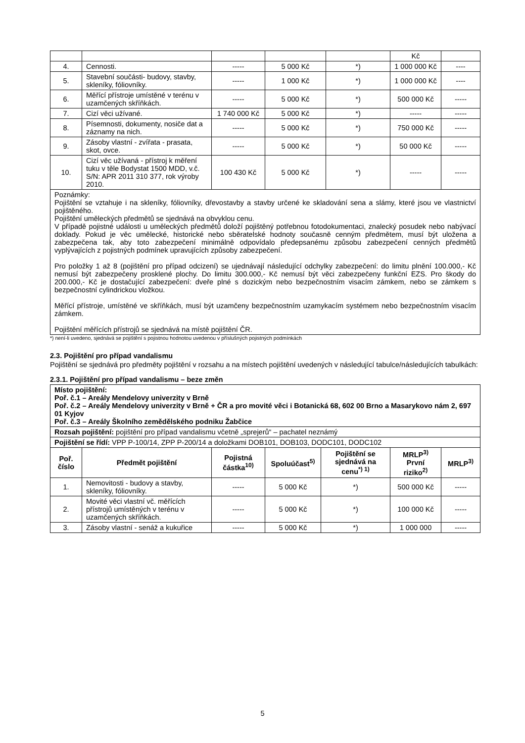| | | | | | Kč | |
| 4. | Cennosti. | ----- | 5 000 Kč | *) | 1 000 000 Kč | ---- |
| 5. | Stavební součásti- budovy, stavby, skleníky, fóliovníky. | ----- | 1 000 Kč | *) | 1 000 000 Kč | ---- |
| 6. | Měřící přístroje umístěné v terénu v uzamčených skříňkách. | ----- | 5 000 Kč | *) | 500 000 Kč | ----- |
| 7. | Cizí věci užívané. | 1 740 000 Kč | 5 000 Kč | *) | ----- | ----- |
| 8. | Písemnosti, dokumenty, nosiče dat a záznamy na nich. | ----- | 5 000 Kč | *) | 750 000 Kč | ----- |
| 9. | Zásoby vlastní - zvířata - prasata, skot, ovce. | ----- | 5 000 Kč | *) | 50 000 Kč | ----- |
| 10. | Cizí věc užívaná - přístroj k měření tuku v těle Bodystat 1500 MDD, v.č. S/N: APR 2011 310 377, rok výroby 2010. | 100 430 Kč | 5 000 Kč | *) | ----- | ----- |
| Poznámky: Pojištění se vztahuje i na skleníky, fóliovníky, dřevostavby a stavby určené ke skladování sena a slámy, které jsou ve vlastnictví pojištěného. Pojištění uměleckých předmětů se sjednává na obvyklou cenu. V případě pojistné události u uměleckých předmětů doloží pojištěný potřebnou fotodokumentaci, znalecký posudek nebo nabývací doklady. Pokud je věc umělecké, historické nebo sběratelské hodnoty současně cenným předmětem, musí být uložena a zabezpečena tak, aby toto zabezpečení minimálně odpovídalo předepsanému způsobu zabezpečení cenných předmětů vyplývajících z pojistných podmínek upravujících způsoby zabezpečení. Pro položky 1 až 8 (pojištění pro případ odcizení) se ujednávají následující odchylky zabezpečení: do limitu plnění 100.000,- Kč nemusí být zabezpečeny prosklené plochy. Do limitu 300.000,- Kč nemusí být věci zabezpečeny funkční EZS. Pro škody do 200.000,- Kč je dostačující zabezpečení: dveře plné s dozickým nebo bezpečnostním visacím zámkem, nebo se zámkem s bezpečnostní cylindrickou vložkou. Měřící přístroje, umístěné ve skříňkách, musí být uzamčeny bezpečnostním uzamykacím systémem nebo bezpečnostním visacím zámkem. Pojištění měřících přístrojů se sjednává na místě pojištění ČR. | | | | | | |
*) není-li uvedeno, sjednává se pojištění s pojistnou hodnotou uvedenou v příslušných pojistných podmínkách
2.3. Pojištění pro případ vandalismu
Pojištění se sjednává pro předměty pojištění v rozsahu a na místech pojištění uvedených v následující tabulce/následujících tabulkách:
2.3.1. Pojištění pro případ vandalismu – beze změn
| Místo pojištění: Poř. č.1 – Areály Mendelovy univerzity v Brně Poř. č.2 – Areály Mendelovy univerzity v Brně + ČR a pro movité věci i Botanická 68, 602 00 Brno a Masarykovo nám 2, 697 01 Kyjov Poř. č.3 – Areály Školního zemědělského podniku Žabčice | | | | | | |
| Rozsah pojištění: pojištění pro případ vandalismu včetně „sprejerů“ – pachatel neznámý | | | | | | |
| Pojištění se řídí: VPP P-100/14, ZPP P-200/14 a doložkami DOB101, DOB103, DODC101, DODC102 | | | | | | |
| Poř. číslo | Předmět pojištění | Pojistná částka<sup>10)</sup> | Spoluúčast<sup>5)</sup> | Pojištění se sjednává na cenu<sup>*) 1)</sup> | MRLP<sup>3)</sup> První riziko<sup>2)</sup> | MRLP<sup>3)</sup> |
| 1. | Nemovitosti - budovy a stavby, skleníky, fóliovníky. | ----- | 5 000 Kč | *) | 500 000 Kč | ----- |
| 2. | Movité věci vlastní vč. měřících přístrojů umístěných v terénu v uzamčených skříňkách. | ----- | 5 000 Kč | *) | 100 000 Kč | ----- |
| 3. | Zásoby vlastní - senáž a kukuřice | ----- | 5 000 Kč | *) | 1 000 000 | ----- |
5